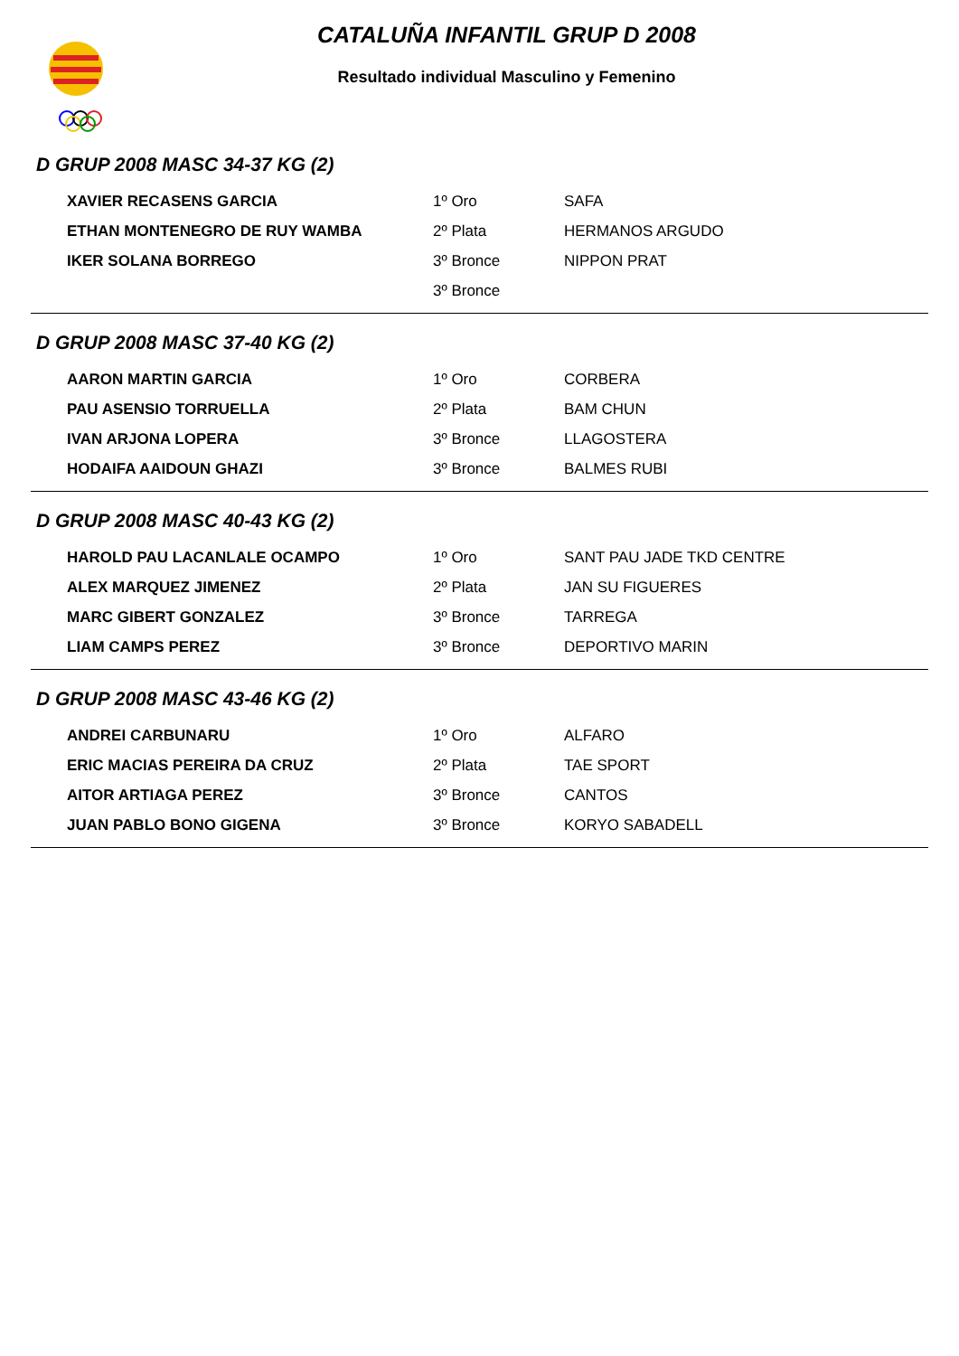CATALUÑA INFANTIL GRUP D 2008
Resultado individual Masculino y Femenino
D GRUP 2008 MASC 34-37 KG (2)
| XAVIER RECASENS GARCIA | 1º Oro | SAFA |
| ETHAN MONTENEGRO DE RUY WAMBA | 2º Plata | HERMANOS ARGUDO |
| IKER SOLANA BORREGO | 3º Bronce | NIPPON PRAT |
| | 3º Bronce | |
D GRUP 2008 MASC 37-40 KG (2)
| AARON MARTIN GARCIA | 1º Oro | CORBERA |
| PAU ASENSIO TORRUELLA | 2º Plata | BAM CHUN |
| IVAN ARJONA LOPERA | 3º Bronce | LLAGOSTERA |
| HODAIFA AAIDOUN GHAZI | 3º Bronce | BALMES RUBI |
D GRUP 2008 MASC 40-43 KG (2)
| HAROLD PAU LACANLALE OCAMPO | 1º Oro | SANT PAU JADE TKD CENTRE |
| ALEX MARQUEZ JIMENEZ | 2º Plata | JAN SU FIGUERES |
| MARC GIBERT GONZALEZ | 3º Bronce | TARREGA |
| LIAM CAMPS PEREZ | 3º Bronce | DEPORTIVO MARIN |
D GRUP 2008 MASC 43-46 KG (2)
| ANDREI CARBUNARU | 1º Oro | ALFARO |
| ERIC MACIAS PEREIRA DA CRUZ | 2º Plata | TAE SPORT |
| AITOR ARTIAGA PEREZ | 3º Bronce | CANTOS |
| JUAN PABLO BONO GIGENA | 3º Bronce | KORYO SABADELL |